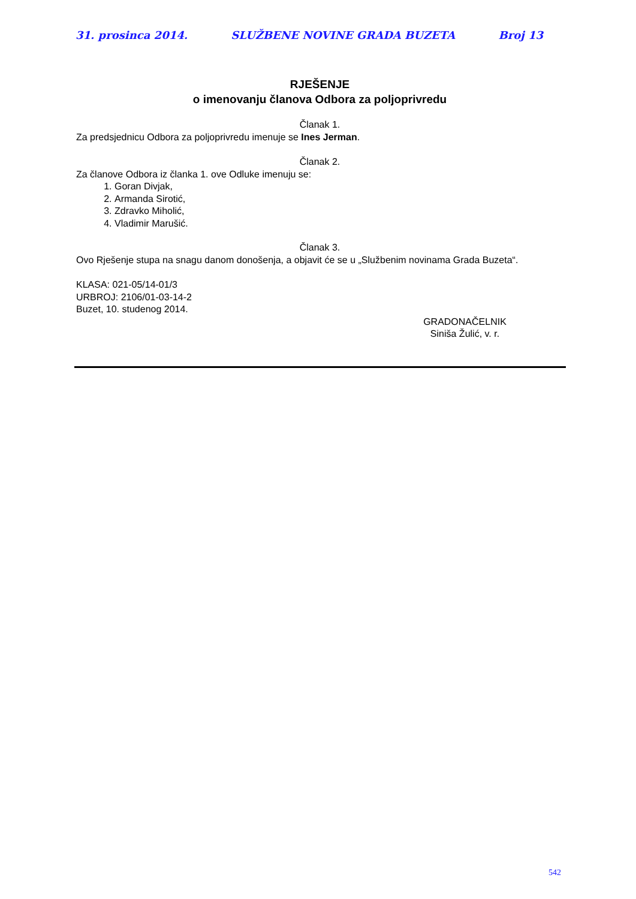31. prosinca 2014. SLUŽBENE NOVINE GRADA BUZETA Broj 13
RJEŠENJE
o imenovanju članova Odbora za poljoprivredu
Članak 1.
Za predsjednicu Odbora za poljoprivredu imenuje se Ines Jerman.
Članak 2.
Za članove Odbora iz članka 1. ove Odluke imenuju se:
1. Goran Divjak,
2. Armanda Sirotić,
3. Zdravko Miholić,
4. Vladimir Marušić.
Članak 3.
Ovo Rješenje stupa na snagu danom donošenja, a objavit će se u „Službenim novinama Grada Buzeta“.
KLASA: 021-05/14-01/3
URBROJ: 2106/01-03-14-2
Buzet, 10. studenog 2014.
GRADONAČELNIK
Siniša Žulić, v. r.
542